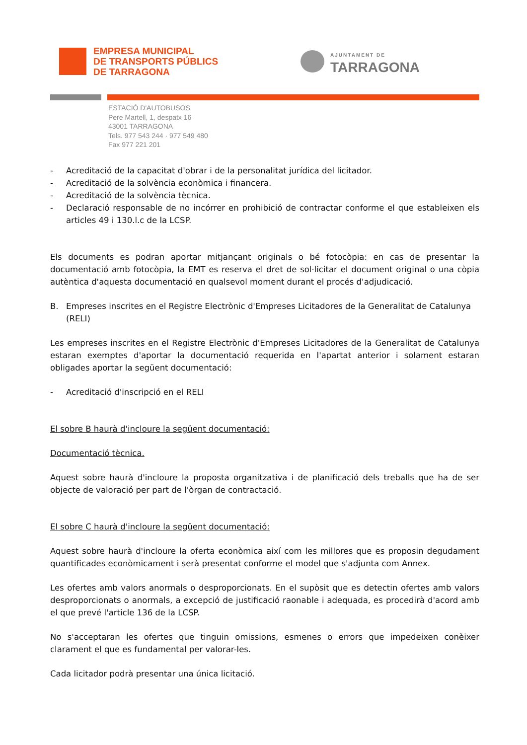EMPRESA MUNICIPAL
DE TRANSPORTS PÚBLICS
DE TARRAGONA
AJUNTAMENT DE
TARRAGONA
ESTACIÓ D'AUTOBUSOS
Pere Martell, 1, despatx 16
43001 TARRAGONA
Tels. 977 543 244 · 977 549 480
Fax 977 221 201
- Acreditació de la capacitat d'obrar i de la personalitat jurídica del licitador.
- Acreditació de la solvència econòmica i financera.
- Acreditació de la solvència tècnica.
- Declaració responsable de no incórrer en prohibició de contractar conforme el que estableixen els articles 49 i 130.l.c de la LCSP.
Els documents es podran aportar mitjançant originals o bé fotocòpia: en cas de presentar la documentació amb fotocòpia, la EMT es reserva el dret de sol·licitar el document original o una còpia autèntica d'aquesta documentació en qualsevol moment durant el procés d'adjudicació.
B. Empreses inscrites en el Registre Electrònic d'Empreses Licitadores de la Generalitat de Catalunya (RELI)
Les empreses inscrites en el Registre Electrònic d'Empreses Licitadores de la Generalitat de Catalunya estaran exemptes d'aportar la documentació requerida en l'apartat anterior i solament estaran obligades aportar la següent documentació:
- Acreditació d'inscripció en el RELI
El sobre B haurà d'incloure la següent documentació:
Documentació tècnica.
Aquest sobre haurà d'incloure la proposta organitzativa i de planificació dels treballs que ha de ser objecte de valoració per part de l'òrgan de contractació.
El sobre C haurà d'incloure la següent documentació:
Aquest sobre haurà d'incloure la oferta econòmica així com les millores que es proposin degudament quantificades econòmicament i serà presentat conforme el model que s'adjunta com Annex.
Les ofertes amb valors anormals o desproporcionats. En el supòsit que es detectin ofertes amb valors desproporcionats o anormals, a excepció de justificació raonable i adequada, es procedirà d'acord amb el que prevé l'article 136 de la LCSP.
No s'acceptaran les ofertes que tinguin omissions, esmenes o errors que impedeixen conèixer clarament el que es fundamental per valorar-les.
Cada licitador podrà presentar una única licitació.